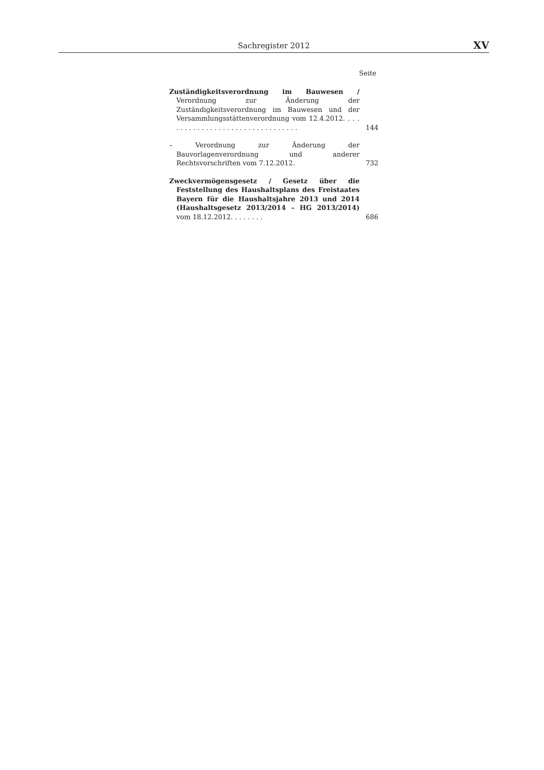Sachregister 2012
XV
Seite
Zuständigkeitsverordnung im Bauwesen / Verordnung zur Änderung der Zuständigkeitsverordnung im Bauwesen und der Versammlungsstättenverordnung vom 12.4.2012. . . . . . . . . . . . . . . . . . . . . . . . . . . . . . . . .
144
– Verordnung zur Änderung der Bauvorlagenverordnung und anderer Rechtsvorschriften vom 7.12.2012.
732
Zweckvermögensgesetz / Gesetz über die Feststellung des Haushaltsplans des Freistaates Bayern für die Haushaltsjahre 2013 und 2014 (Haushaltsgesetz 2013/2014 – HG 2013/2014) vom 18.12.2012. . . . . . . .
686